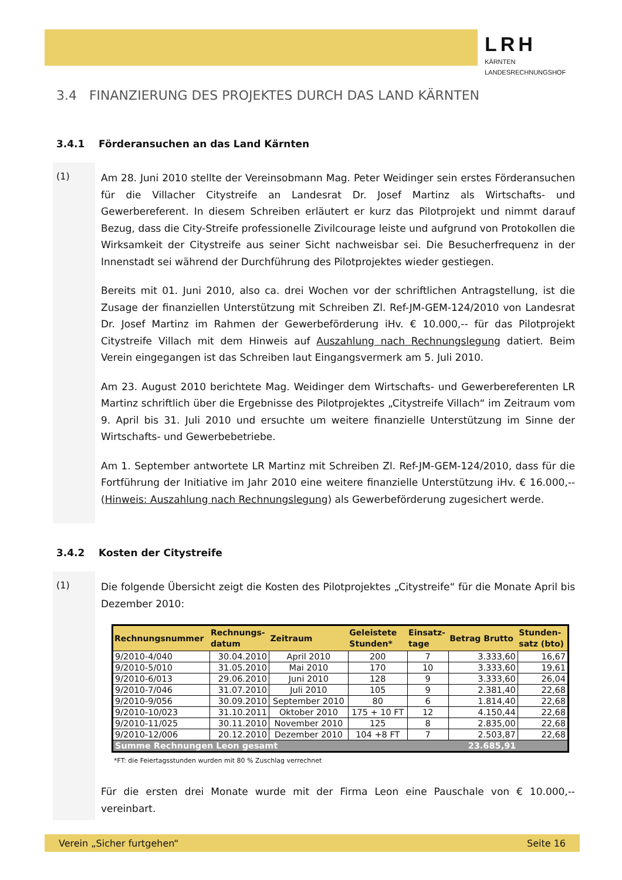LRH
KÄRNTEN
LANDESRECHNUNGSHOF
3.4 FINANZIERUNG DES PROJEKTES DURCH DAS LAND KÄRNTEN
3.4.1 Förderansuchen an das Land Kärnten
(1)
Am 28. Juni 2010 stellte der Vereinsobmann Mag. Peter Weidinger sein erstes Förderansuchen für die Villacher Citystreife an Landesrat Dr. Josef Martinz als Wirtschafts- und Gewerbereferent. In diesem Schreiben erläutert er kurz das Pilotprojekt und nimmt darauf Bezug, dass die City-Streife professionelle Zivilcourage leiste und aufgrund von Protokollen die Wirksamkeit der Citystreife aus seiner Sicht nachweisbar sei. Die Besucherfrequenz in der Innenstadt sei während der Durchführung des Pilotprojektes wieder gestiegen.
Bereits mit 01. Juni 2010, also ca. drei Wochen vor der schriftlichen Antragstellung, ist die Zusage der finanziellen Unterstützung mit Schreiben Zl. Ref-JM-GEM-124/2010 von Landesrat Dr. Josef Martinz im Rahmen der Gewerbeförderung iHv. € 10.000,-- für das Pilotprojekt Citystreife Villach mit dem Hinweis auf Auszahlung nach Rechnungslegung datiert. Beim Verein eingegangen ist das Schreiben laut Eingangsvermerk am 5. Juli 2010.
Am 23. August 2010 berichtete Mag. Weidinger dem Wirtschafts- und Gewerbereferenten LR Martinz schriftlich über die Ergebnisse des Pilotprojektes „Citystreife Villach“ im Zeitraum vom 9. April bis 31. Juli 2010 und ersuchte um weitere finanzielle Unterstützung im Sinne der Wirtschafts- und Gewerbebetriebe.
Am 1. September antwortete LR Martinz mit Schreiben Zl. Ref-JM-GEM-124/2010, dass für die Fortführung der Initiative im Jahr 2010 eine weitere finanzielle Unterstützung iHv. € 16.000,-- (Hinweis: Auszahlung nach Rechnungslegung) als Gewerbeförderung zugesichert werde.
3.4.2 Kosten der Citystreife
(1)
Die folgende Übersicht zeigt die Kosten des Pilotprojektes „Citystreife“ für die Monate April bis Dezember 2010:
| Rechnungsnummer | Rechnungs- datum | Zeitraum | Geleistete Stunden* | Einsatz- tage | Betrag Brutto | Stunden- satz (bto) |
| --- | --- | --- | --- | --- | --- | --- |
| 9/2010-4/040 | 30.04.2010 | April 2010 | 200 | 7 | 3.333,60 | 16,67 |
| 9/2010-5/010 | 31.05.2010 | Mai 2010 | 170 | 10 | 3.333,60 | 19,61 |
| 9/2010-6/013 | 29.06.2010 | Juni 2010 | 128 | 9 | 3.333,60 | 26,04 |
| 9/2010-7/046 | 31.07.2010 | Juli 2010 | 105 | 9 | 2.381,40 | 22,68 |
| 9/2010-9/056 | 30.09.2010 | September 2010 | 80 | 6 | 1.814,40 | 22,68 |
| 9/2010-10/023 | 31.10.2011 | Oktober 2010 | 175 + 10 FT | 12 | 4.150,44 | 22,68 |
| 9/2010-11/025 | 30.11.2010 | November 2010 | 125 | 8 | 2.835,00 | 22,68 |
| 9/2010-12/006 | 20.12.2010 | Dezember 2010 | 104 +8 FT | 7 | 2.503,87 | 22,68 |
| Summe Rechnungen Leon gesamt | | | | | 23.685,91 | |
*FT: die Feiertagsstunden wurden mit 80 % Zuschlag verrechnet
Für die ersten drei Monate wurde mit der Firma Leon eine Pauschale von € 10.000,-- vereinbart.
Verein „Sicher furtgehen“Seite 16